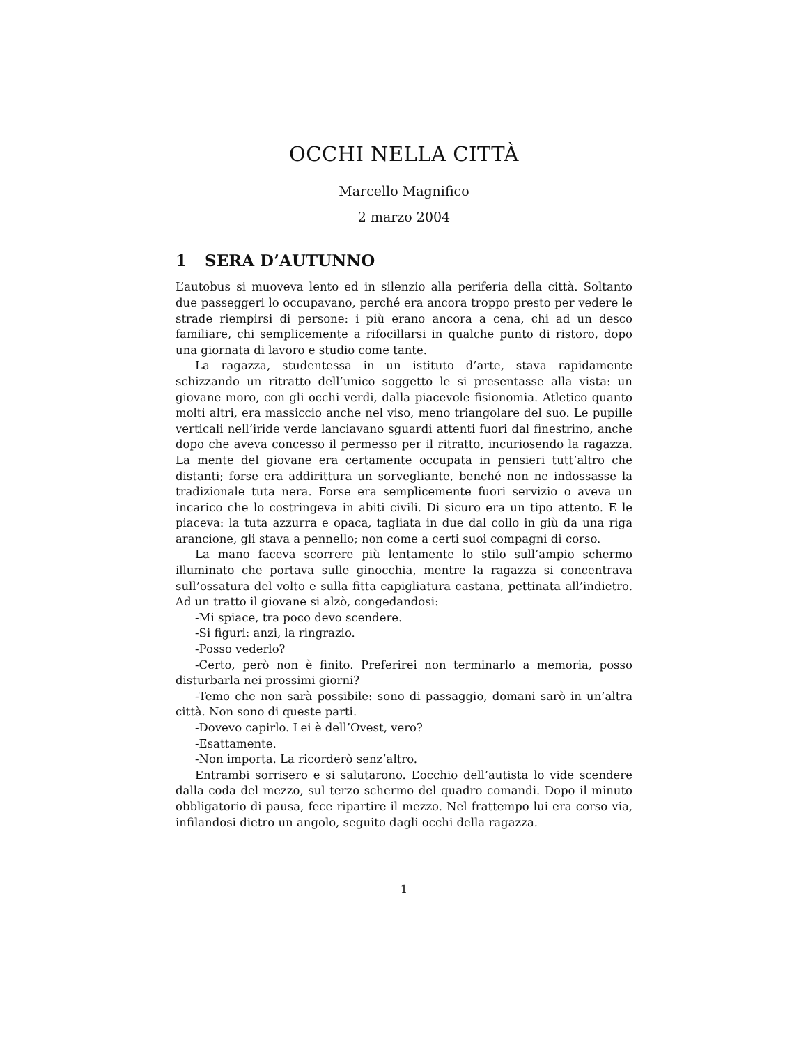OCCHI NELLA CITTÀ
Marcello Magnifico
2 marzo 2004
1 SERA D’AUTUNNO
L’autobus si muoveva lento ed in silenzio alla periferia della città. Soltanto due passeggeri lo occupavano, perché era ancora troppo presto per vedere le strade riempirsi di persone: i più erano ancora a cena, chi ad un desco familiare, chi semplicemente a rifocillarsi in qualche punto di ristoro, dopo una giornata di lavoro e studio come tante.
La ragazza, studentessa in un istituto d’arte, stava rapidamente schizzando un ritratto dell’unico soggetto le si presentasse alla vista: un giovane moro, con gli occhi verdi, dalla piacevole fisionomia. Atletico quanto molti altri, era massiccio anche nel viso, meno triangolare del suo. Le pupille verticali nell’iride verde lanciavano sguardi attenti fuori dal finestrino, anche dopo che aveva concesso il permesso per il ritratto, incuriosendo la ragazza. La mente del giovane era certamente occupata in pensieri tutt’altro che distanti; forse era addirittura un sorvegliante, benché non ne indossasse la tradizionale tuta nera. Forse era semplicemente fuori servizio o aveva un incarico che lo costringeva in abiti civili. Di sicuro era un tipo attento. E le piaceva: la tuta azzurra e opaca, tagliata in due dal collo in giù da una riga arancione, gli stava a pennello; non come a certi suoi compagni di corso.
La mano faceva scorrere più lentamente lo stilo sull’ampio schermo illuminato che portava sulle ginocchia, mentre la ragazza si concentrava sull’ossatura del volto e sulla fitta capigliatura castana, pettinata all’indietro. Ad un tratto il giovane si alzò, congedandosi:
-Mi spiace, tra poco devo scendere.
-Si figuri: anzi, la ringrazio.
-Posso vederlo?
-Certo, però non è finito. Preferirei non terminarlo a memoria, posso disturbarla nei prossimi giorni?
-Temo che non sarà possibile: sono di passaggio, domani sarò in un’altra città. Non sono di queste parti.
-Dovevo capirlo. Lei è dell’Ovest, vero?
-Esattamente.
-Non importa. La ricorderò senz’altro.
Entrambi sorrisero e si salutarono. L’occhio dell’autista lo vide scendere dalla coda del mezzo, sul terzo schermo del quadro comandi. Dopo il minuto obbligatorio di pausa, fece ripartire il mezzo. Nel frattempo lui era corso via, infilandosi dietro un angolo, seguito dagli occhi della ragazza.
1